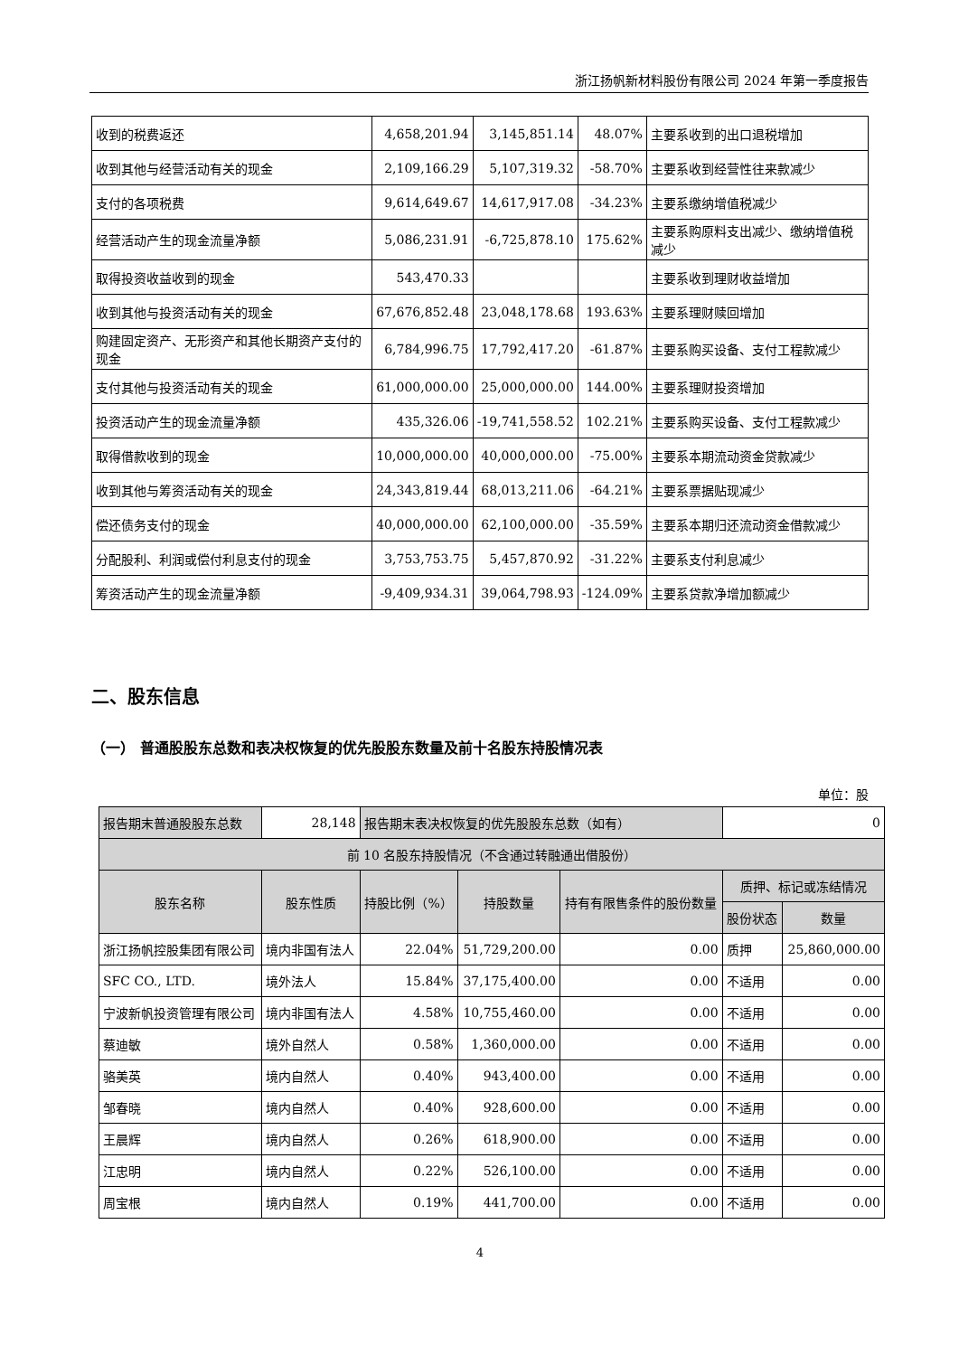浙江扬帆新材料股份有限公司 2024 年第一季度报告
| 收到的税费返还 | 4,658,201.94 | 3,145,851.14 | 48.07% | 主要系收到的出口退税增加 |
| 收到其他与经营活动有关的现金 | 2,109,166.29 | 5,107,319.32 | -58.70% | 主要系收到经营性往来款减少 |
| 支付的各项税费 | 9,614,649.67 | 14,617,917.08 | -34.23% | 主要系缴纳增值税减少 |
| 经营活动产生的现金流量净额 | 5,086,231.91 | -6,725,878.10 | 175.62% | 主要系购原料支出减少、缴纳增值税减少 |
| 取得投资收益收到的现金 | 543,470.33 | | | 主要系收到理财收益增加 |
| 收到其他与投资活动有关的现金 | 67,676,852.48 | 23,048,178.68 | 193.63% | 主要系理财赎回增加 |
| 购建固定资产、无形资产和其他长期资产支付的现金 | 6,784,996.75 | 17,792,417.20 | -61.87% | 主要系购买设备、支付工程款减少 |
| 支付其他与投资活动有关的现金 | 61,000,000.00 | 25,000,000.00 | 144.00% | 主要系理财投资增加 |
| 投资活动产生的现金流量净额 | 435,326.06 | -19,741,558.52 | 102.21% | 主要系购买设备、支付工程款减少 |
| 取得借款收到的现金 | 10,000,000.00 | 40,000,000.00 | -75.00% | 主要系本期流动资金贷款减少 |
| 收到其他与筹资活动有关的现金 | 24,343,819.44 | 68,013,211.06 | -64.21% | 主要系票据贴现减少 |
| 偿还债务支付的现金 | 40,000,000.00 | 62,100,000.00 | -35.59% | 主要系本期归还流动资金借款减少 |
| 分配股利、利润或偿付利息支付的现金 | 3,753,753.75 | 5,457,870.92 | -31.22% | 主要系支付利息减少 |
| 筹资活动产生的现金流量净额 | -9,409,934.31 | 39,064,798.93 | -124.09% | 主要系贷款净增加额减少 |
二、股东信息
（一） 普通股股东总数和表决权恢复的优先股股东数量及前十名股东持股情况表
单位：股
| 报告期末普通股股东总数 | 28,148 | 报告期末表决权恢复的优先股股东总数（如有） | | | 0 | |
| 前 10 名股东持股情况（不含通过转融通出借股份） | | | | | | |
| 股东名称 | 股东性质 | 持股比例（%） | 持股数量 | 持有有限售条件的股份数量 | 质押、标记或冻结情况 | |
| | | | | | 股份状态 | 数量 |
| 浙江扬帆控股集团有限公司 | 境内非国有法人 | 22.04% | 51,729,200.00 | 0.00 | 质押 | 25,860,000.00 |
| SFC CO., LTD. | 境外法人 | 15.84% | 37,175,400.00 | 0.00 | 不适用 | 0.00 |
| 宁波新帆投资管理有限公司 | 境内非国有法人 | 4.58% | 10,755,460.00 | 0.00 | 不适用 | 0.00 |
| 蔡迪敏 | 境外自然人 | 0.58% | 1,360,000.00 | 0.00 | 不适用 | 0.00 |
| 骆美英 | 境内自然人 | 0.40% | 943,400.00 | 0.00 | 不适用 | 0.00 |
| 邹春晓 | 境内自然人 | 0.40% | 928,600.00 | 0.00 | 不适用 | 0.00 |
| 王晨辉 | 境内自然人 | 0.26% | 618,900.00 | 0.00 | 不适用 | 0.00 |
| 江忠明 | 境内自然人 | 0.22% | 526,100.00 | 0.00 | 不适用 | 0.00 |
| 周宝根 | 境内自然人 | 0.19% | 441,700.00 | 0.00 | 不适用 | 0.00 |
4